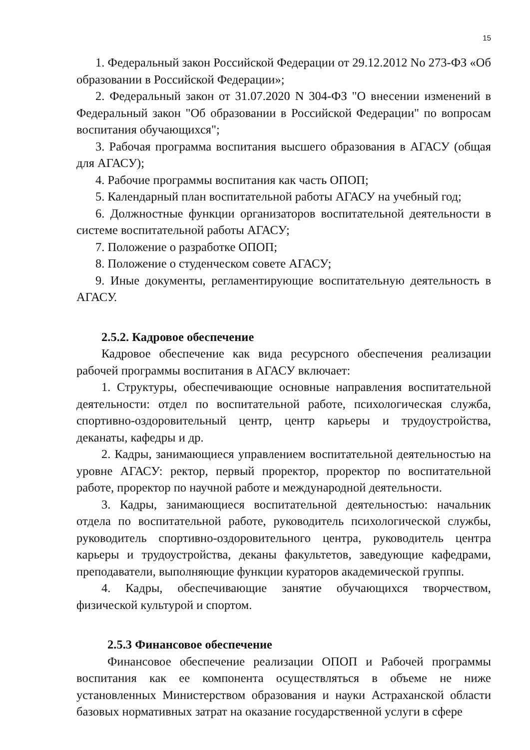15
1. Федеральный закон Российской Федерации от 29.12.2012 No 273-ФЗ «Об образовании в Российской Федерации»;
2. Федеральный закон от 31.07.2020 N 304-ФЗ "О внесении изменений в Федеральный закон "Об образовании в Российской Федерации" по вопросам воспитания обучающихся";
3. Рабочая программа воспитания высшего образования в АГАСУ (общая для АГАСУ);
4. Рабочие программы воспитания как часть ОПОП;
5. Календарный план воспитательной работы АГАСУ на учебный год;
6. Должностные функции организаторов воспитательной деятельности в системе воспитательной работы АГАСУ;
7. Положение о разработке ОПОП;
8. Положение о студенческом совете АГАСУ;
9. Иные документы, регламентирующие воспитательную деятельность в АГАСУ.
2.5.2. Кадровое обеспечение
Кадровое обеспечение как вида ресурсного обеспечения реализации рабочей программы воспитания в АГАСУ включает:
1. Структуры, обеспечивающие основные направления воспитательной деятельности: отдел по воспитательной работе, психологическая служба, спортивно-оздоровительный центр, центр карьеры и трудоустройства, деканаты, кафедры и др.
2. Кадры, занимающиеся управлением воспитательной деятельностью на уровне АГАСУ: ректор, первый проректор, проректор по воспитательной работе, проректор по научной работе и международной деятельности.
3. Кадры, занимающиеся воспитательной деятельностью: начальник отдела по воспитательной работе, руководитель психологической службы, руководитель спортивно-оздоровительного центра, руководитель центра карьеры и трудоустройства, деканы факультетов, заведующие кафедрами, преподаватели, выполняющие функции кураторов академической группы.
4. Кадры, обеспечивающие занятие обучающихся творчеством, физической культурой и спортом.
2.5.3 Финансовое обеспечение
Финансовое обеспечение реализации ОПОП и Рабочей программы воспитания как ее компонента осуществляться в объеме не ниже установленных Министерством образования и науки Астраханской области базовых нормативных затрат на оказание государственной услуги в сфере